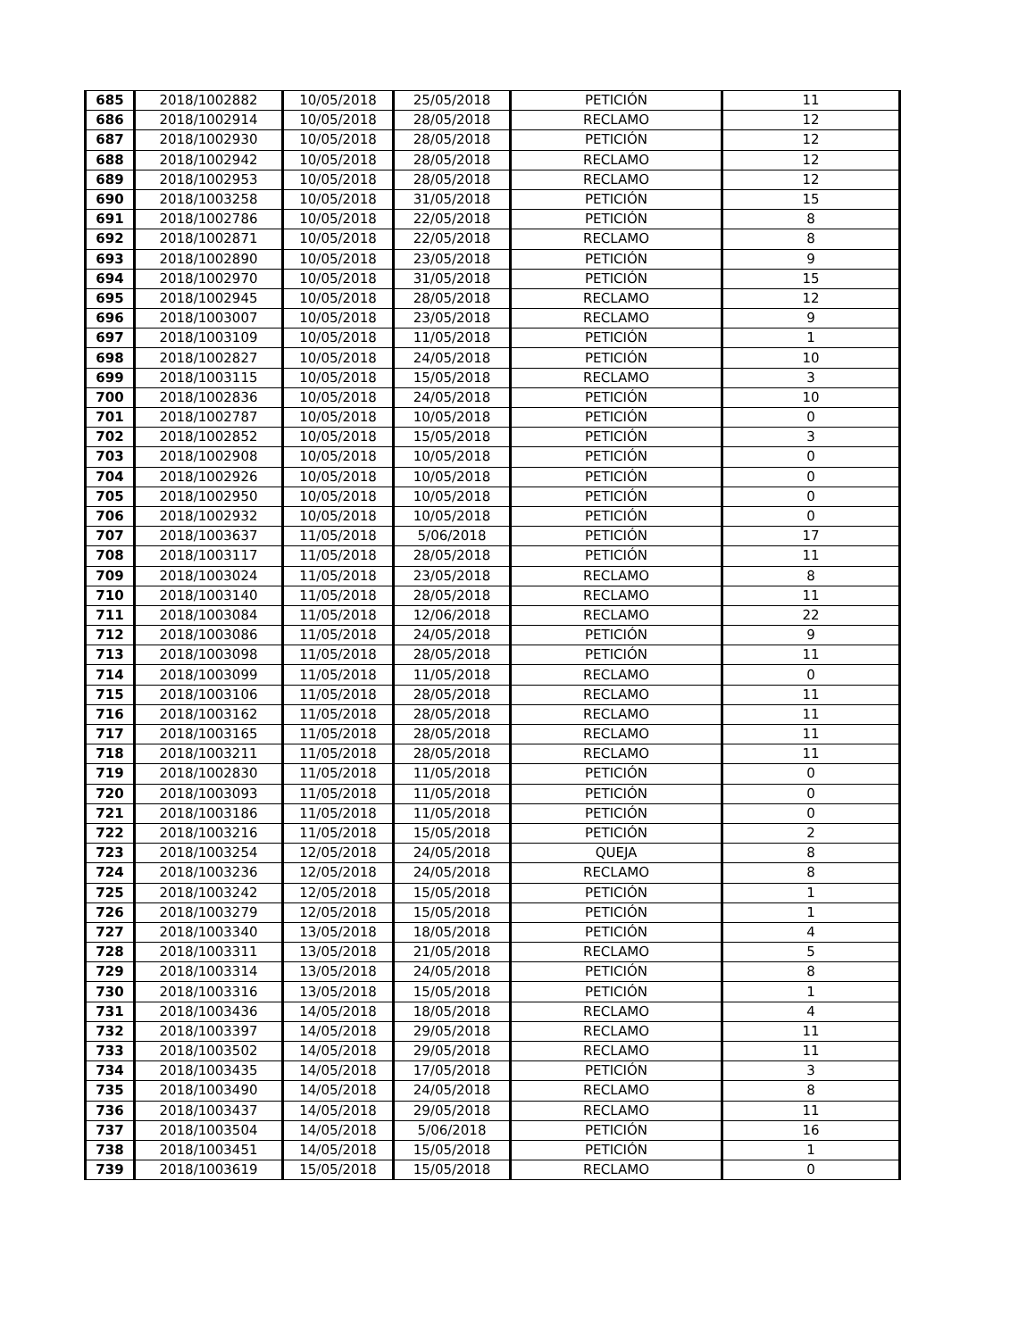| 685 | 2018/1002882 | 10/05/2018 | 25/05/2018 | PETICIÓN | 11 |
| 686 | 2018/1002914 | 10/05/2018 | 28/05/2018 | RECLAMO | 12 |
| 687 | 2018/1002930 | 10/05/2018 | 28/05/2018 | PETICIÓN | 12 |
| 688 | 2018/1002942 | 10/05/2018 | 28/05/2018 | RECLAMO | 12 |
| 689 | 2018/1002953 | 10/05/2018 | 28/05/2018 | RECLAMO | 12 |
| 690 | 2018/1003258 | 10/05/2018 | 31/05/2018 | PETICIÓN | 15 |
| 691 | 2018/1002786 | 10/05/2018 | 22/05/2018 | PETICIÓN | 8 |
| 692 | 2018/1002871 | 10/05/2018 | 22/05/2018 | RECLAMO | 8 |
| 693 | 2018/1002890 | 10/05/2018 | 23/05/2018 | PETICIÓN | 9 |
| 694 | 2018/1002970 | 10/05/2018 | 31/05/2018 | PETICIÓN | 15 |
| 695 | 2018/1002945 | 10/05/2018 | 28/05/2018 | RECLAMO | 12 |
| 696 | 2018/1003007 | 10/05/2018 | 23/05/2018 | RECLAMO | 9 |
| 697 | 2018/1003109 | 10/05/2018 | 11/05/2018 | PETICIÓN | 1 |
| 698 | 2018/1002827 | 10/05/2018 | 24/05/2018 | PETICIÓN | 10 |
| 699 | 2018/1003115 | 10/05/2018 | 15/05/2018 | RECLAMO | 3 |
| 700 | 2018/1002836 | 10/05/2018 | 24/05/2018 | PETICIÓN | 10 |
| 701 | 2018/1002787 | 10/05/2018 | 10/05/2018 | PETICIÓN | 0 |
| 702 | 2018/1002852 | 10/05/2018 | 15/05/2018 | PETICIÓN | 3 |
| 703 | 2018/1002908 | 10/05/2018 | 10/05/2018 | PETICIÓN | 0 |
| 704 | 2018/1002926 | 10/05/2018 | 10/05/2018 | PETICIÓN | 0 |
| 705 | 2018/1002950 | 10/05/2018 | 10/05/2018 | PETICIÓN | 0 |
| 706 | 2018/1002932 | 10/05/2018 | 10/05/2018 | PETICIÓN | 0 |
| 707 | 2018/1003637 | 11/05/2018 | 5/06/2018 | PETICIÓN | 17 |
| 708 | 2018/1003117 | 11/05/2018 | 28/05/2018 | PETICIÓN | 11 |
| 709 | 2018/1003024 | 11/05/2018 | 23/05/2018 | RECLAMO | 8 |
| 710 | 2018/1003140 | 11/05/2018 | 28/05/2018 | RECLAMO | 11 |
| 711 | 2018/1003084 | 11/05/2018 | 12/06/2018 | RECLAMO | 22 |
| 712 | 2018/1003086 | 11/05/2018 | 24/05/2018 | PETICIÓN | 9 |
| 713 | 2018/1003098 | 11/05/2018 | 28/05/2018 | PETICIÓN | 11 |
| 714 | 2018/1003099 | 11/05/2018 | 11/05/2018 | RECLAMO | 0 |
| 715 | 2018/1003106 | 11/05/2018 | 28/05/2018 | RECLAMO | 11 |
| 716 | 2018/1003162 | 11/05/2018 | 28/05/2018 | RECLAMO | 11 |
| 717 | 2018/1003165 | 11/05/2018 | 28/05/2018 | RECLAMO | 11 |
| 718 | 2018/1003211 | 11/05/2018 | 28/05/2018 | RECLAMO | 11 |
| 719 | 2018/1002830 | 11/05/2018 | 11/05/2018 | PETICIÓN | 0 |
| 720 | 2018/1003093 | 11/05/2018 | 11/05/2018 | PETICIÓN | 0 |
| 721 | 2018/1003186 | 11/05/2018 | 11/05/2018 | PETICIÓN | 0 |
| 722 | 2018/1003216 | 11/05/2018 | 15/05/2018 | PETICIÓN | 2 |
| 723 | 2018/1003254 | 12/05/2018 | 24/05/2018 | QUEJA | 8 |
| 724 | 2018/1003236 | 12/05/2018 | 24/05/2018 | RECLAMO | 8 |
| 725 | 2018/1003242 | 12/05/2018 | 15/05/2018 | PETICIÓN | 1 |
| 726 | 2018/1003279 | 12/05/2018 | 15/05/2018 | PETICIÓN | 1 |
| 727 | 2018/1003340 | 13/05/2018 | 18/05/2018 | PETICIÓN | 4 |
| 728 | 2018/1003311 | 13/05/2018 | 21/05/2018 | RECLAMO | 5 |
| 729 | 2018/1003314 | 13/05/2018 | 24/05/2018 | PETICIÓN | 8 |
| 730 | 2018/1003316 | 13/05/2018 | 15/05/2018 | PETICIÓN | 1 |
| 731 | 2018/1003436 | 14/05/2018 | 18/05/2018 | RECLAMO | 4 |
| 732 | 2018/1003397 | 14/05/2018 | 29/05/2018 | RECLAMO | 11 |
| 733 | 2018/1003502 | 14/05/2018 | 29/05/2018 | RECLAMO | 11 |
| 734 | 2018/1003435 | 14/05/2018 | 17/05/2018 | PETICIÓN | 3 |
| 735 | 2018/1003490 | 14/05/2018 | 24/05/2018 | RECLAMO | 8 |
| 736 | 2018/1003437 | 14/05/2018 | 29/05/2018 | RECLAMO | 11 |
| 737 | 2018/1003504 | 14/05/2018 | 5/06/2018 | PETICIÓN | 16 |
| 738 | 2018/1003451 | 14/05/2018 | 15/05/2018 | PETICIÓN | 1 |
| 739 | 2018/1003619 | 15/05/2018 | 15/05/2018 | RECLAMO | 0 |